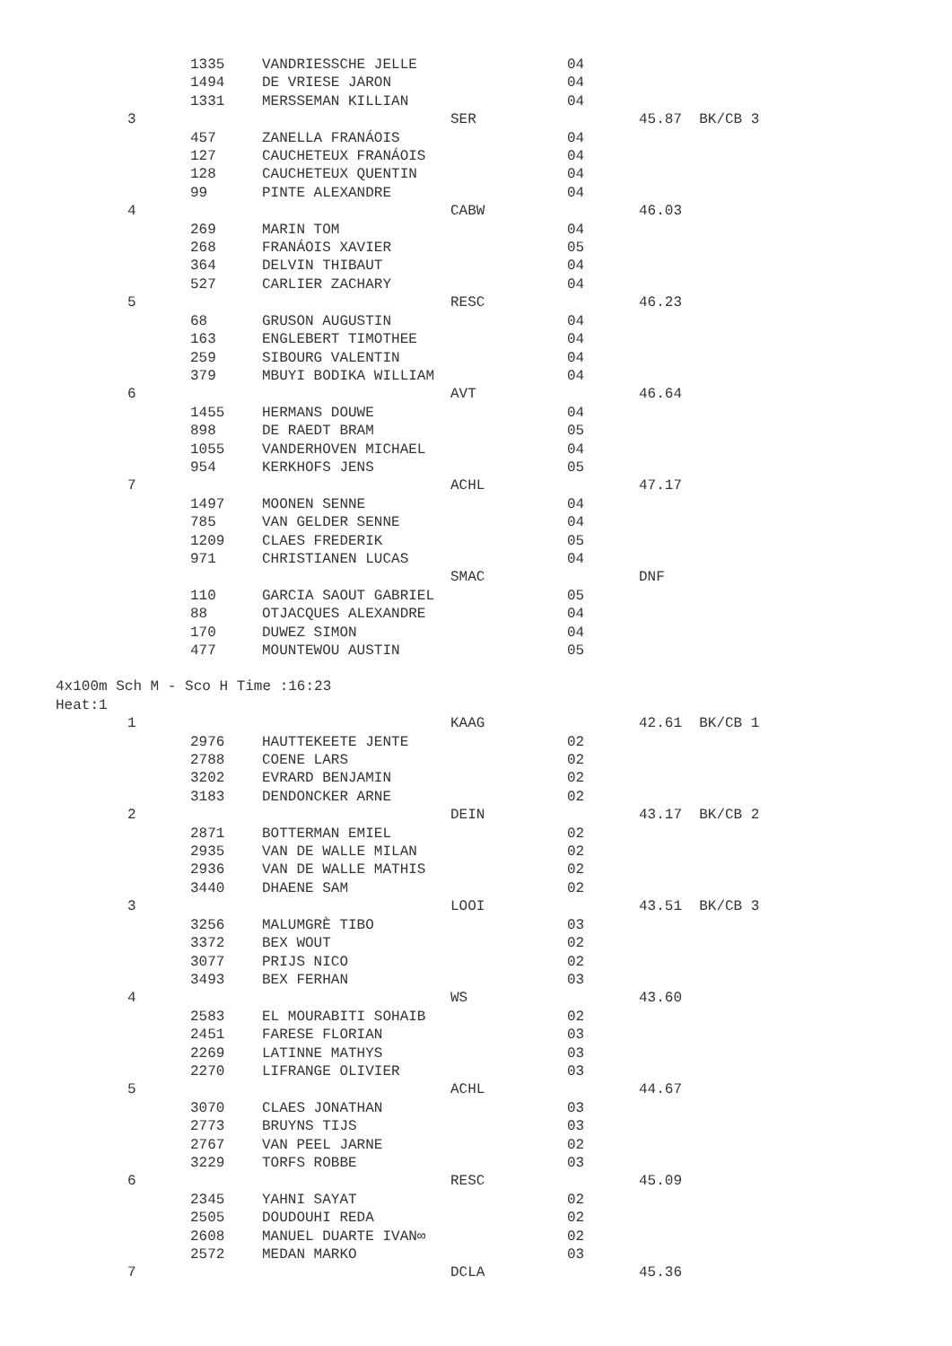| | 1335 | VANDRIESSCHE JELLE | | 04 | |
| | 1494 | DE VRIESE JARON | | 04 | |
| | 1331 | MERSSEMAN KILLIAN | | 04 | |
| 3 | | | SER | | 45.87 BK/CB 3 |
| | 457 | ZANELLA FRANÁOIS | | 04 | |
| | 127 | CAUCHETEUX FRANÁOIS | | 04 | |
| | 128 | CAUCHETEUX QUENTIN | | 04 | |
| | 99 | PINTE ALEXANDRE | | 04 | |
| 4 | | | CABW | | 46.03 |
| | 269 | MARIN TOM | | 04 | |
| | 268 | FRANÁOIS XAVIER | | 05 | |
| | 364 | DELVIN THIBAUT | | 04 | |
| | 527 | CARLIER ZACHARY | | 04 | |
| 5 | | | RESC | | 46.23 |
| | 68 | GRUSON AUGUSTIN | | 04 | |
| | 163 | ENGLEBERT TIMOTHEE | | 04 | |
| | 259 | SIBOURG VALENTIN | | 04 | |
| | 379 | MBUYI BODIKA WILLIAM | | 04 | |
| 6 | | | AVT | | 46.64 |
| | 1455 | HERMANS DOUWE | | 04 | |
| | 898 | DE RAEDT BRAM | | 05 | |
| | 1055 | VANDERHOVEN MICHAEL | | 04 | |
| | 954 | KERKHOFS JENS | | 05 | |
| 7 | | | ACHL | | 47.17 |
| | 1497 | MOONEN SENNE | | 04 | |
| | 785 | VAN GELDER SENNE | | 04 | |
| | 1209 | CLAES FREDERIK | | 05 | |
| | 971 | CHRISTIANEN LUCAS | | 04 | |
| | | | SMAC | | DNF |
| | 110 | GARCIA SAOUT GABRIEL | | 05 | |
| | 88 | OTJACQUES ALEXANDRE | | 04 | |
| | 170 | DUWEZ SIMON | | 04 | |
| | 477 | MOUNTEWOU AUSTIN | | 05 | |
4x100m Sch M - Sco H Time :16:23
Heat:1
| 1 | | | KAAG | | 42.61 BK/CB 1 |
| | 2976 | HAUTTEKEETE JENTE | | 02 | |
| | 2788 | COENE LARS | | 02 | |
| | 3202 | EVRARD BENJAMIN | | 02 | |
| | 3183 | DENDONCKER ARNE | | 02 | |
| 2 | | | DEIN | | 43.17 BK/CB 2 |
| | 2871 | BOTTERMAN EMIEL | | 02 | |
| | 2935 | VAN DE WALLE MILAN | | 02 | |
| | 2936 | VAN DE WALLE MATHIS | | 02 | |
| | 3440 | DHAENE SAM | | 02 | |
| 3 | | | LOOI | | 43.51 BK/CB 3 |
| | 3256 | MALUMGRÈ TIBO | | 03 | |
| | 3372 | BEX WOUT | | 02 | |
| | 3077 | PRIJS NICO | | 02 | |
| | 3493 | BEX FERHAN | | 03 | |
| 4 | | | WS | | 43.60 |
| | 2583 | EL MOURABITI SOHAIB | | 02 | |
| | 2451 | FARESE FLORIAN | | 03 | |
| | 2269 | LATINNE MATHYS | | 03 | |
| | 2270 | LIFRANGE OLIVIER | | 03 | |
| 5 | | | ACHL | | 44.67 |
| | 3070 | CLAES JONATHAN | | 03 | |
| | 2773 | BRUYNS TIJS | | 03 | |
| | 2767 | VAN PEEL JARNE | | 02 | |
| | 3229 | TORFS ROBBE | | 03 | |
| 6 | | | RESC | | 45.09 |
| | 2345 | YAHNI SAYAT | | 02 | |
| | 2505 | DOUDOUHI REDA | | 02 | |
| | 2608 | MANUEL DUARTE IVAN∞ | | 02 | |
| | 2572 | MEDAN MARKO | | 03 | |
| 7 | | | DCLA | | 45.36 |